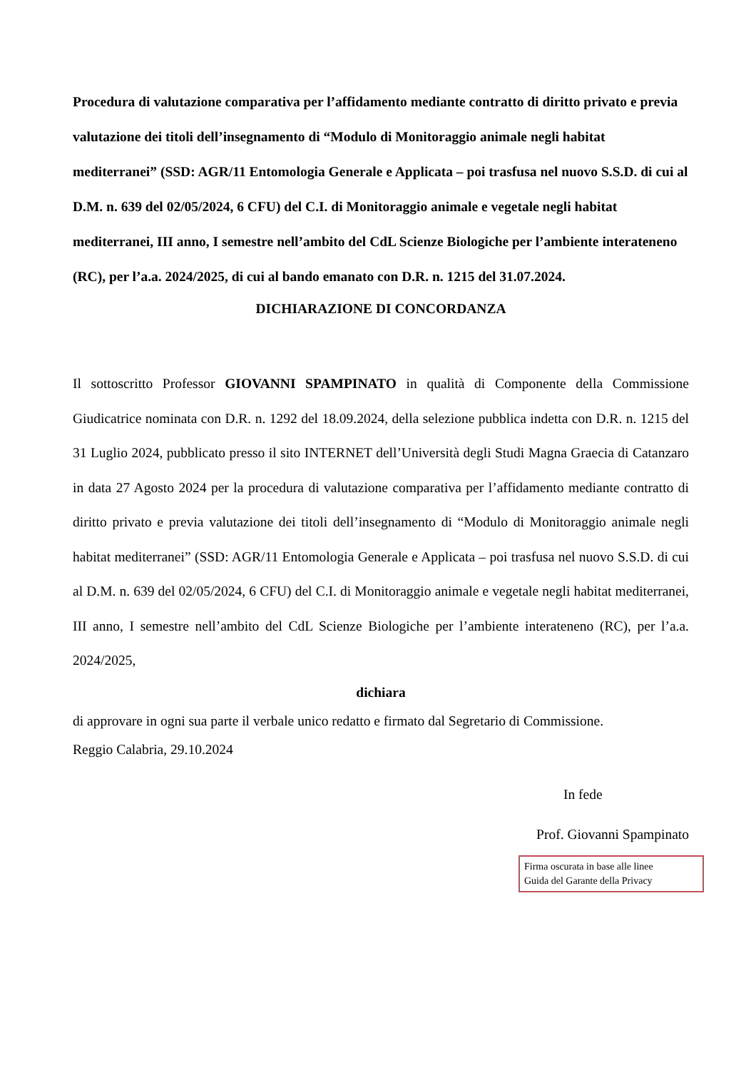Procedura di valutazione comparativa per l’affidamento mediante contratto di diritto privato e previa valutazione dei titoli dell’insegnamento di “Modulo di Monitoraggio animale negli habitat mediterranei” (SSD: AGR/11 Entomologia Generale e Applicata – poi trasfusa nel nuovo S.S.D. di cui al D.M. n. 639 del 02/05/2024, 6 CFU) del C.I. di Monitoraggio animale e vegetale negli habitat mediterranei, III anno, I semestre nell’ambito del CdL Scienze Biologiche per l’ambiente interateneno (RC), per l’a.a. 2024/2025, di cui al bando emanato con D.R. n. 1215 del 31.07.2024.
DICHIARAZIONE DI CONCORDANZA
Il sottoscritto Professor GIOVANNI SPAMPINATO in qualità di Componente della Commissione Giudicatrice nominata con D.R. n. 1292 del 18.09.2024, della selezione pubblica indetta con D.R. n. 1215 del 31 Luglio 2024, pubblicato presso il sito INTERNET dell’Università degli Studi Magna Graecia di Catanzaro in data 27 Agosto 2024 per la procedura di valutazione comparativa per l’affidamento mediante contratto di diritto privato e previa valutazione dei titoli dell’insegnamento di “Modulo di Monitoraggio animale negli habitat mediterranei” (SSD: AGR/11 Entomologia Generale e Applicata – poi trasfusa nel nuovo S.S.D. di cui al D.M. n. 639 del 02/05/2024, 6 CFU) del C.I. di Monitoraggio animale e vegetale negli habitat mediterranei, III anno, I semestre nell’ambito del CdL Scienze Biologiche per l’ambiente interateneno (RC), per l’a.a. 2024/2025,
dichiara
di approvare in ogni sua parte il verbale unico redatto e firmato dal Segretario di Commissione.
Reggio Calabria, 29.10.2024
In fede
Prof. Giovanni Spampinato
Firma oscurata in base alle linee
Guida del Garante della Privacy